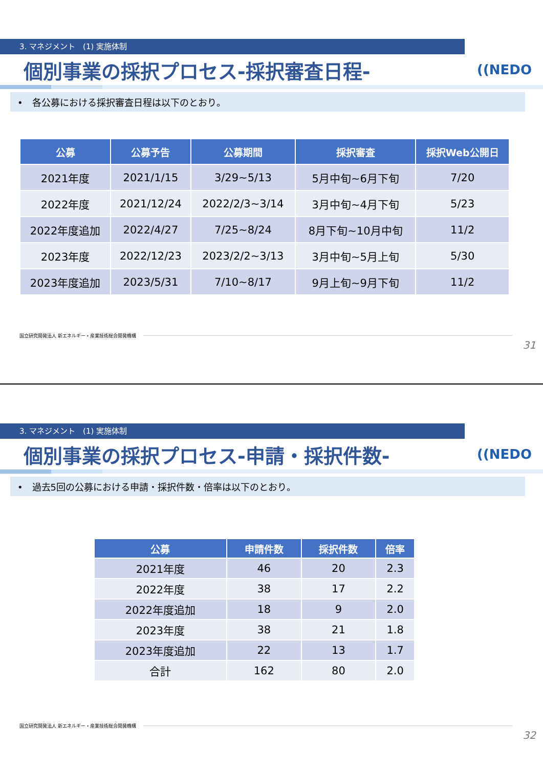3. マネジメント　(1) 実施体制
個別事業の採択プロセス-採択審査日程-
((NEDO
•　各公募における採択審査日程は以下のとおり。
| 公募 | 公募予告 | 公募期間 | 採択審査 | 採択Web公開日 |
| --- | --- | --- | --- | --- |
| 2021年度 | 2021/1/15 | 3/29~5/13 | 5月中旬~6月下旬 | 7/20 |
| 2022年度 | 2021/12/24 | 2022/2/3~3/14 | 3月中旬~4月下旬 | 5/23 |
| 2022年度追加 | 2022/4/27 | 7/25~8/24 | 8月下旬~10月中旬 | 11/2 |
| 2023年度 | 2022/12/23 | 2023/2/2~3/13 | 3月中旬~5月上旬 | 5/30 |
| 2023年度追加 | 2023/5/31 | 7/10~8/17 | 9月上旬~9月下旬 | 11/2 |
国立研究開発法人 新エネルギー・産業技術総合開発機構
31
3. マネジメント　(1) 実施体制
個別事業の採択プロセス-申請・採択件数-
((NEDO
•　過去5回の公募における申請・採択件数・倍率は以下のとおり。
| 公募 | 申請件数 | 採択件数 | 倍率 |
| --- | --- | --- | --- |
| 2021年度 | 46 | 20 | 2.3 |
| 2022年度 | 38 | 17 | 2.2 |
| 2022年度追加 | 18 | 9 | 2.0 |
| 2023年度 | 38 | 21 | 1.8 |
| 2023年度追加 | 22 | 13 | 1.7 |
| 合計 | 162 | 80 | 2.0 |
国立研究開発法人 新エネルギー・産業技術総合開発機構
32